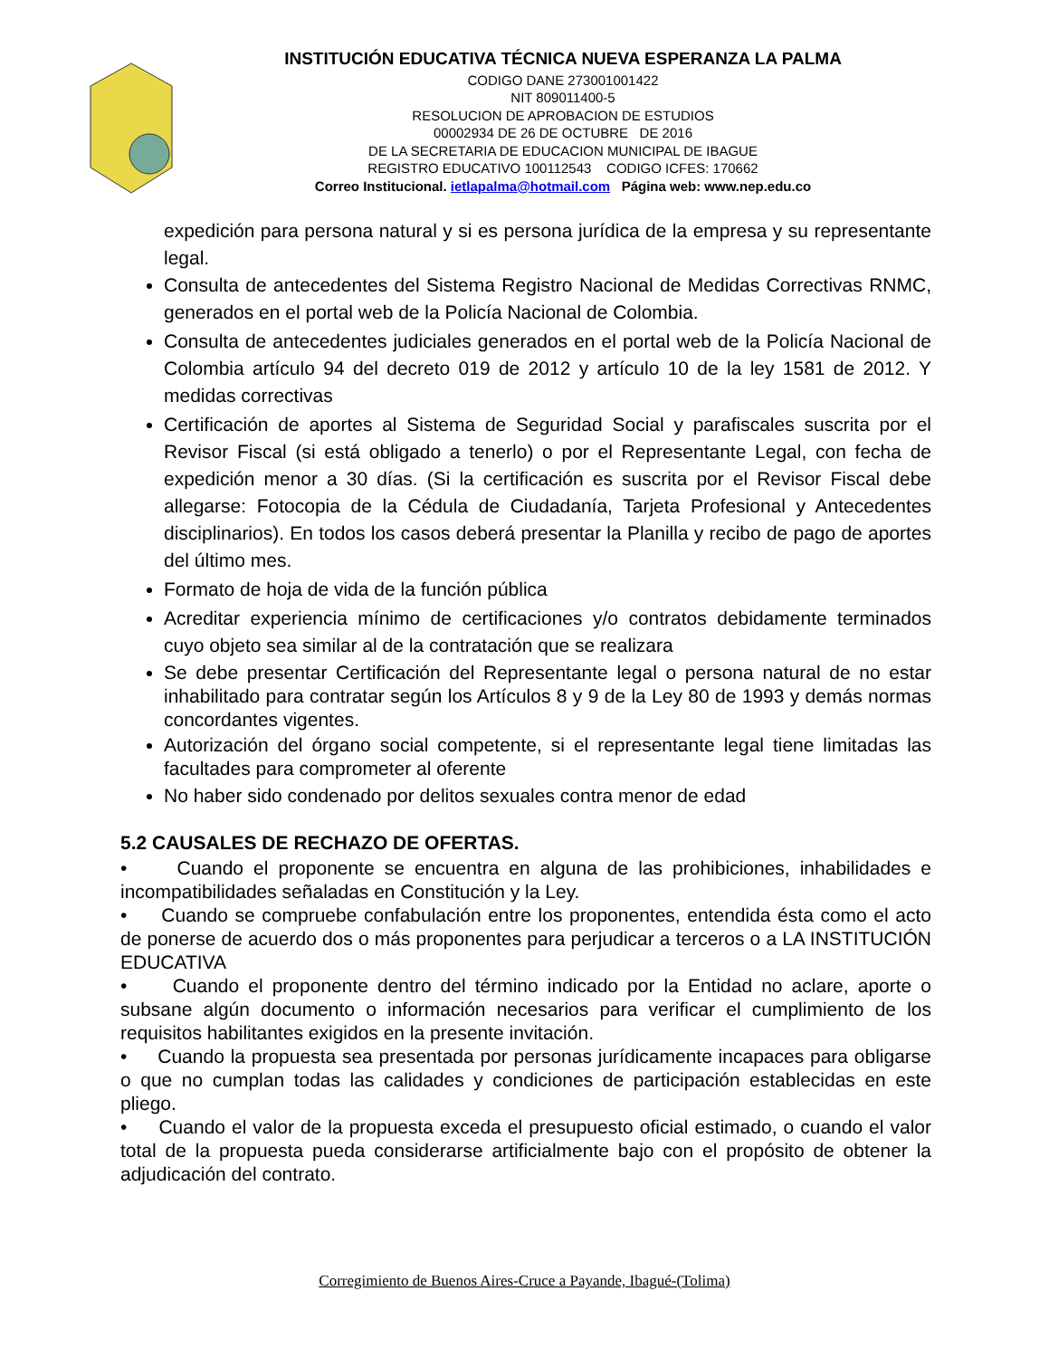INSTITUCIÓN EDUCATIVA TÉCNICA NUEVA ESPERANZA LA PALMA
CODIGO DANE 273001001422
NIT 809011400-5
RESOLUCION DE APROBACION DE ESTUDIOS
00002934 DE 26 DE OCTUBRE DE 2016
DE LA SECRETARIA DE EDUCACION MUNICIPAL DE IBAGUE
REGISTRO EDUCATIVO 100112543 CODIGO ICFES: 170662
Correo Institucional. ietlapalma@hotmail.com Página web: www.nep.edu.co
expedición para persona natural y si es persona jurídica de la empresa y su representante legal.
Consulta de antecedentes del Sistema Registro Nacional de Medidas Correctivas RNMC, generados en el portal web de la Policía Nacional de Colombia.
Consulta de antecedentes judiciales generados en el portal web de la Policía Nacional de Colombia artículo 94 del decreto 019 de 2012 y artículo 10 de la ley 1581 de 2012. Y medidas correctivas
Certificación de aportes al Sistema de Seguridad Social y parafiscales suscrita por el Revisor Fiscal (si está obligado a tenerlo) o por el Representante Legal, con fecha de expedición menor a 30 días. (Si la certificación es suscrita por el Revisor Fiscal debe allegarse: Fotocopia de la Cédula de Ciudadanía, Tarjeta Profesional y Antecedentes disciplinarios). En todos los casos deberá presentar la Planilla y recibo de pago de aportes del último mes.
Formato de hoja de vida de la función pública
Acreditar experiencia mínimo de certificaciones y/o contratos debidamente terminados cuyo objeto sea similar al de la contratación que se realizara
Se debe presentar Certificación del Representante legal o persona natural de no estar inhabilitado para contratar según los Artículos 8 y 9 de la Ley 80 de 1993 y demás normas concordantes vigentes.
Autorización del órgano social competente, si el representante legal tiene limitadas las facultades para comprometer al oferente
No haber sido condenado por delitos sexuales contra menor de edad
5.2 CAUSALES DE RECHAZO DE OFERTAS.
• Cuando el proponente se encuentra en alguna de las prohibiciones, inhabilidades e incompatibilidades señaladas en Constitución y la Ley.
• Cuando se compruebe confabulación entre los proponentes, entendida ésta como el acto de ponerse de acuerdo dos o más proponentes para perjudicar a terceros o a LA INSTITUCIÓN EDUCATIVA
• Cuando el proponente dentro del término indicado por la Entidad no aclare, aporte o subsane algún documento o información necesarios para verificar el cumplimiento de los requisitos habilitantes exigidos en la presente invitación.
• Cuando la propuesta sea presentada por personas jurídicamente incapaces para obligarse o que no cumplan todas las calidades y condiciones de participación establecidas en este pliego.
• Cuando el valor de la propuesta exceda el presupuesto oficial estimado, o cuando el valor total de la propuesta pueda considerarse artificialmente bajo con el propósito de obtener la adjudicación del contrato.
Corregimiento de Buenos Aires-Cruce a Payande, Ibagué-(Tolima)